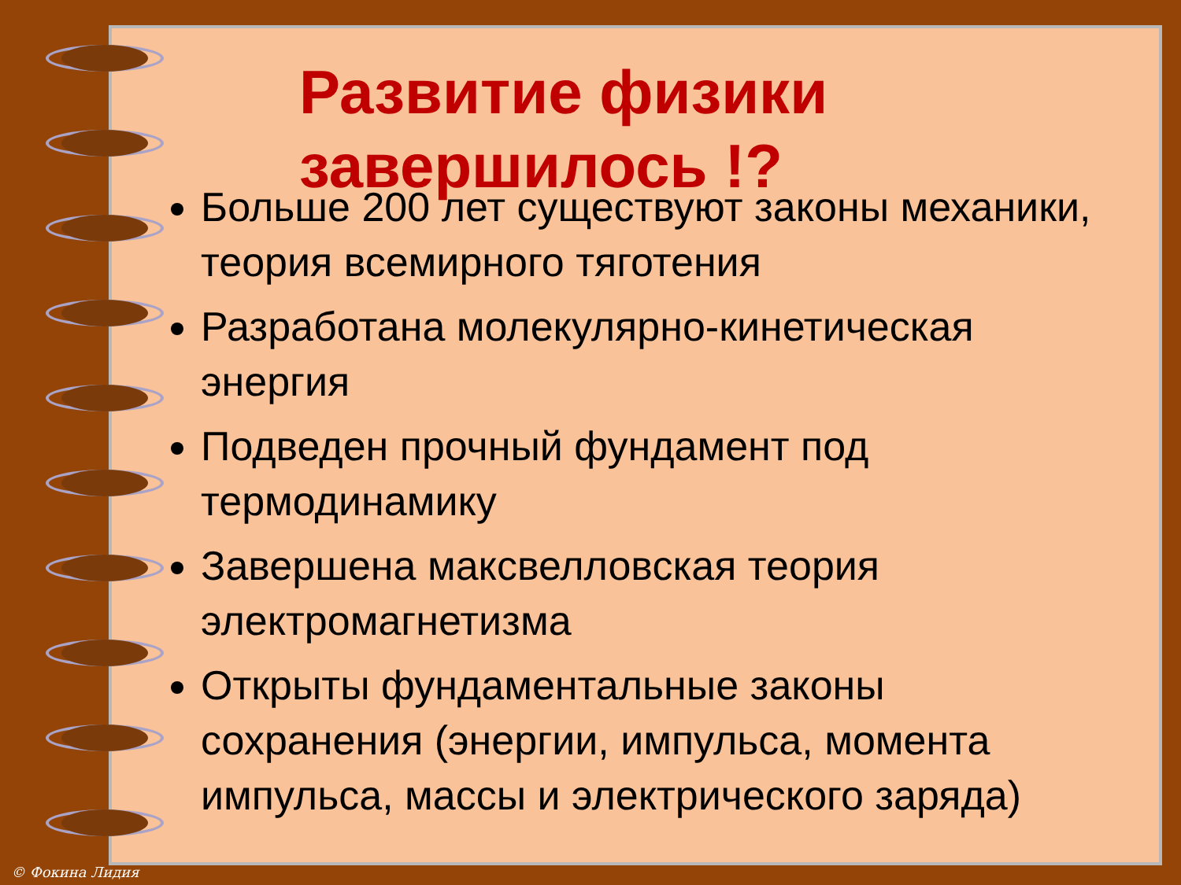Развитие физики завершилось !?
Больше 200 лет существуют законы механики, теория всемирного тяготения
Разработана молекулярно-кинетическая энергия
Подведен прочный фундамент под термодинамику
Завершена максвелловская теория электромагнетизма
Открыты фундаментальные законы сохранения (энергии, импульса, момента импульса, массы и электрического заряда)
© Фокина Лидия